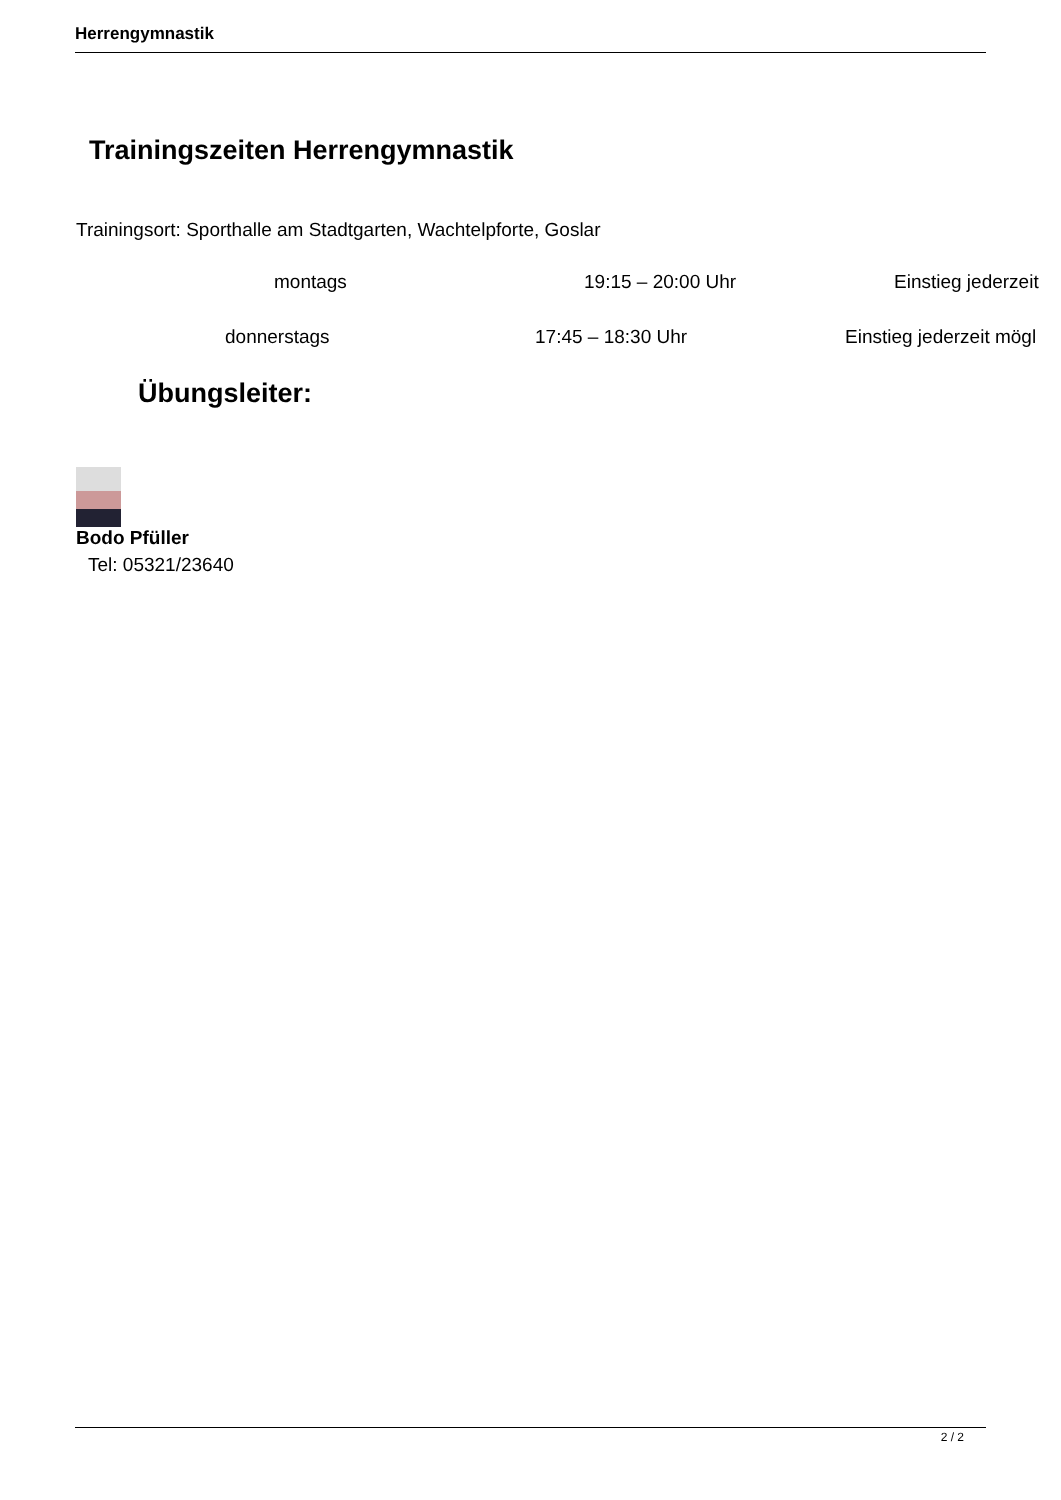Herrengymnastik
Trainingszeiten Herrengymnastik
Trainingsort: Sporthalle am Stadtgarten, Wachtelpforte, Goslar
montags 19:15 – 20:00 Uhr Einstieg jederzeit
donnerstags 17:45 – 18:30 Uhr Einstieg jederzeit mögl
Übungsleiter:
Bodo Pfüller
Tel: 05321/23640
2 / 2